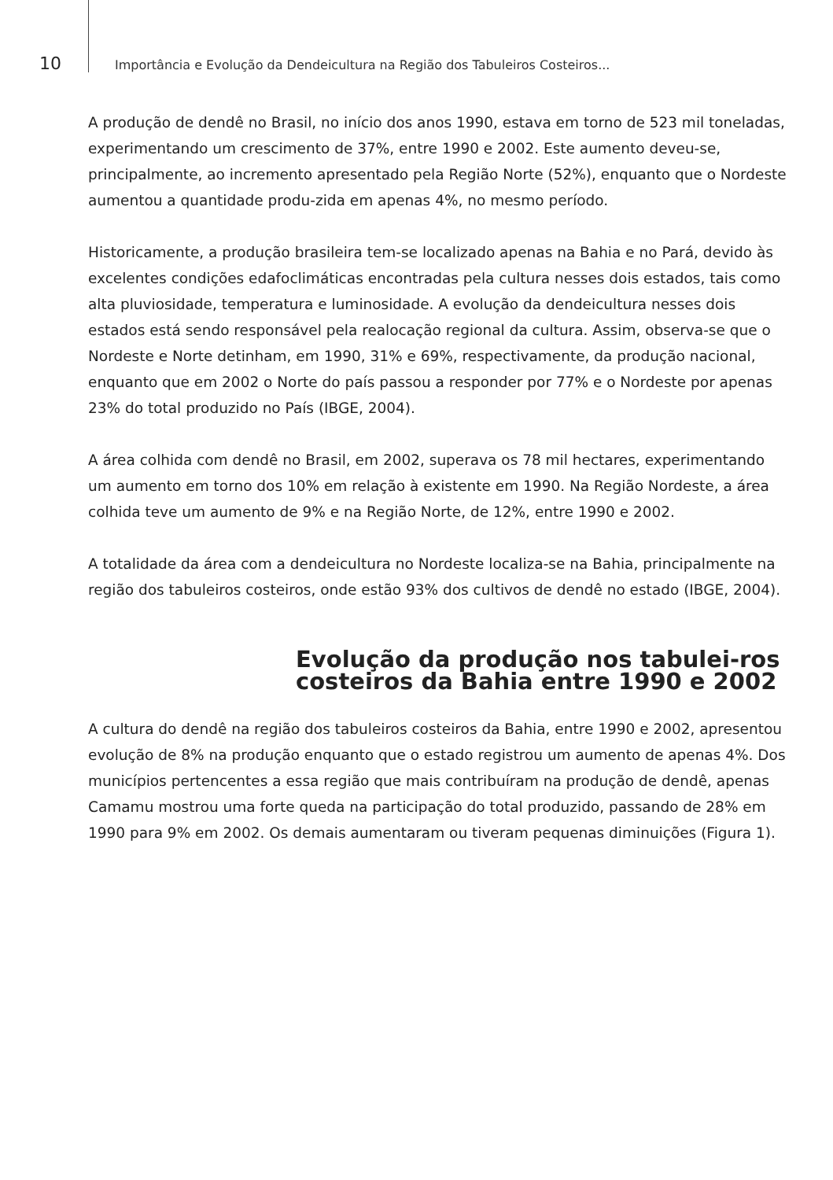10 Importância e Evolução da Dendeicultura na Região dos Tabuleiros Costeiros...
A produção de dendê no Brasil, no início dos anos 1990, estava em torno de 523 mil toneladas, experimentando um crescimento de 37%, entre 1990 e 2002. Este aumento deveu-se, principalmente, ao incremento apresentado pela Região Norte (52%), enquanto que o Nordeste aumentou a quantidade produ-zida em apenas 4%, no mesmo período.
Historicamente, a produção brasileira tem-se localizado apenas na Bahia e no Pará, devido às excelentes condições edafoclimáticas encontradas pela cultura nesses dois estados, tais como alta pluviosidade, temperatura e luminosidade. A evolução da dendeicultura nesses dois estados está sendo responsável pela realocação regional da cultura. Assim, observa-se que o Nordeste e Norte detinham, em 1990, 31% e 69%, respectivamente, da produção nacional, enquanto que em 2002 o Norte do país passou a responder por 77% e o Nordeste por apenas 23% do total produzido no País (IBGE, 2004).
A área colhida com dendê no Brasil, em 2002, superava os 78 mil hectares, experimentando um aumento em torno dos 10% em relação à existente em 1990. Na Região Nordeste, a área colhida teve um aumento de 9% e na Região Norte, de 12%, entre 1990 e 2002.
A totalidade da área com a dendeicultura no Nordeste localiza-se na Bahia, principalmente na região dos tabuleiros costeiros, onde estão 93% dos cultivos de dendê no estado (IBGE, 2004).
Evolução da produção nos tabulei-ros costeiros da Bahia entre 1990 e 2002
A cultura do dendê na região dos tabuleiros costeiros da Bahia, entre 1990 e 2002, apresentou evolução de 8% na produção enquanto que o estado registrou um aumento de apenas 4%. Dos municípios pertencentes a essa região que mais contribuíram na produção de dendê, apenas Camamu mostrou uma forte queda na participação do total produzido, passando de 28% em 1990 para 9% em 2002. Os demais aumentaram ou tiveram pequenas diminuições (Figura 1).